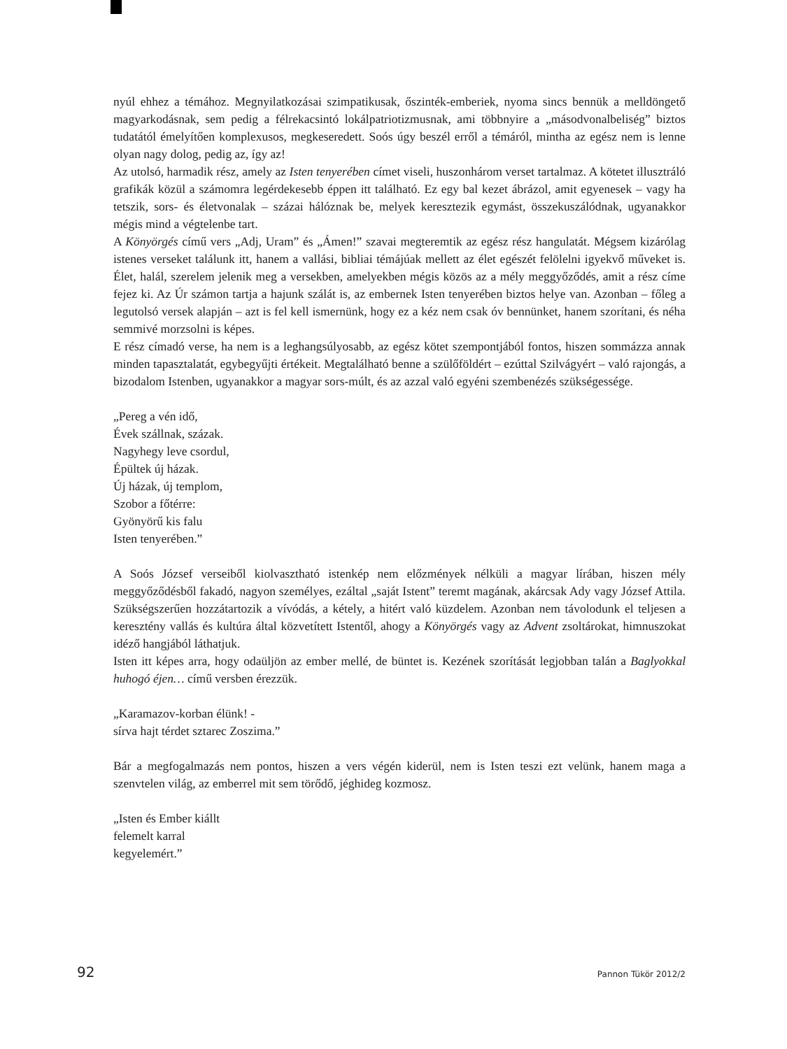nyúl ehhez a témához. Megnyilatkozásai szimpatikusak, őszinték-emberiek, nyoma sincs bennük a melldöngető magyarkodásnak, sem pedig a félrekacsintó lokálpatriotizmusnak, ami többnyire a „másodvonalbeliség” biztos tudatától émelyítően komplexusos, megkeseredett. Soós úgy beszél erről a témáról, mintha az egész nem is lenne olyan nagy dolog, pedig az, így az!
Az utolsó, harmadik rész, amely az Isten tenyerében címet viseli, huszonhárom verset tartalmaz. A kötetet illusztráló grafikák közül a számomra legérdekesebb éppen itt található. Ez egy bal kezet ábrázol, amit egyenesek – vagy ha tetszik, sors- és életvonalak – százai hálóznak be, melyek keresztezik egymást, összekuszálódnak, ugyanakkor mégis mind a végtelenbe tart.
A Könyörgés című vers „Adj, Uram” és „Ámen!” szavai megteremtik az egész rész hangulatát. Mégsem kizárólag istenes verseket találunk itt, hanem a vallási, bibliai témájúak mellett az élet egészét felölelni igyekvő műveket is. Élet, halál, szerelem jelenik meg a versekben, amelyekben mégis közös az a mély meggyőződés, amit a rész címe fejez ki. Az Úr számon tartja a hajunk szálát is, az embernek Isten tenyerében biztos helye van. Azonban – főleg a legutolsó versek alapján – azt is fel kell ismernünk, hogy ez a kéz nem csak óv bennünket, hanem szorítani, és néha semmivé morzsolni is képes.
E rész címadó verse, ha nem is a leghangsúlyosabb, az egész kötet szempontjából fontos, hiszen sommázza annak minden tapasztalatát, egybegyűjti értékeit. Megtalálható benne a szülőföldért – ezúttal Szilvágyért – való rajongás, a bizodalom Istenben, ugyanakkor a magyar sors-múlt, és az azzal való egyéni szembenézés szükségessége.
„Pereg a vén idő,
Évek szállnak, százak.
Nagyhegy leve csordul,
Épültek új házak.
Új házak, új templom,
Szobor a főtérre:
Gyönyörű kis falu
Isten tenyerében.”
A Soós József verseiből kiolvasztható istenkép nem előzmények nélküli a magyar lírában, hiszen mély meggyőződésből fakadó, nagyon személyes, ezáltal „saját Istent” teremt magának, akárcsak Ady vagy József Attila. Szükségszerűen hozzátartozik a vívódás, a kétely, a hitért való küzdelem. Azonban nem távolodunk el teljesen a keresztény vallás és kultúra által közvetített Istentől, ahogy a Könyörgés vagy az Advent zsoltárokat, himnuszokat idéző hangjából láthatjuk.
Isten itt képes arra, hogy odaüljön az ember mellé, de büntet is. Kezének szorítását legjobban talán a Baglyokkal huhogó éjen… című versben érezzük.
„Karamazov-korban élünk! -
sírva hajt térdet sztarec Zoszima.”
Bár a megfogalmazás nem pontos, hiszen a vers végén kiderül, nem is Isten teszi ezt velünk, hanem maga a szenvtelen világ, az emberrel mit sem törődő, jéghideg kozmosz.
„Isten és Ember kiállt
felemelt karral
kegyelemért.”
92 Pannon Tükör 2012/2